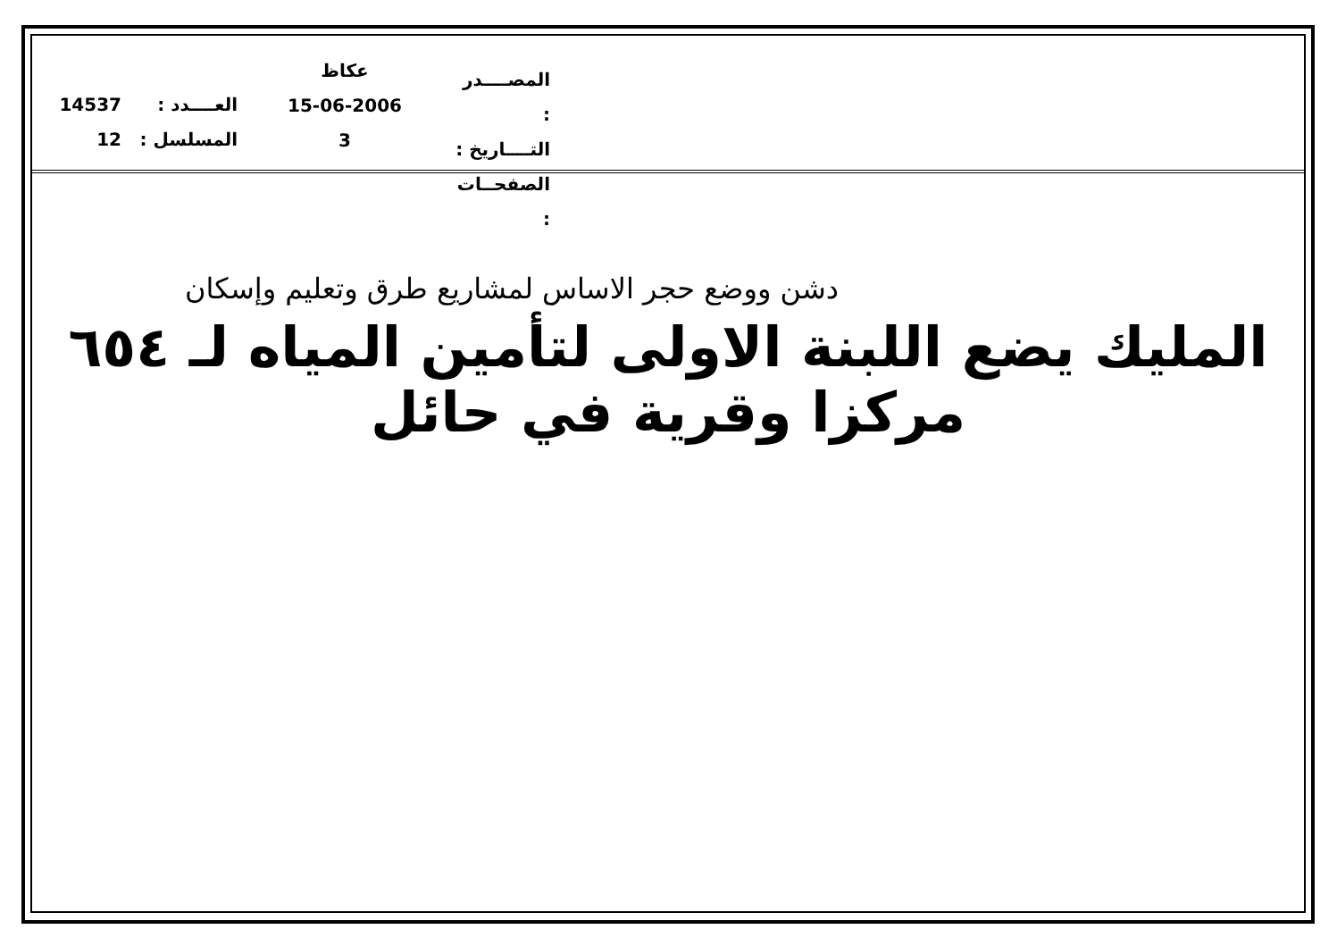14537
12
العــــدد :
المسلسل :
عكاظ
15-06-2006
3
المصــــدر :
التــــاريخ :
الصفحــات :
دشن ووضع حجر الاساس لمشاريع طرق وتعليم وإسكان
المليك يضع اللبنة الاولى لتأمين المياه لـ ٦٥٤ مركزا وقرية في حائل